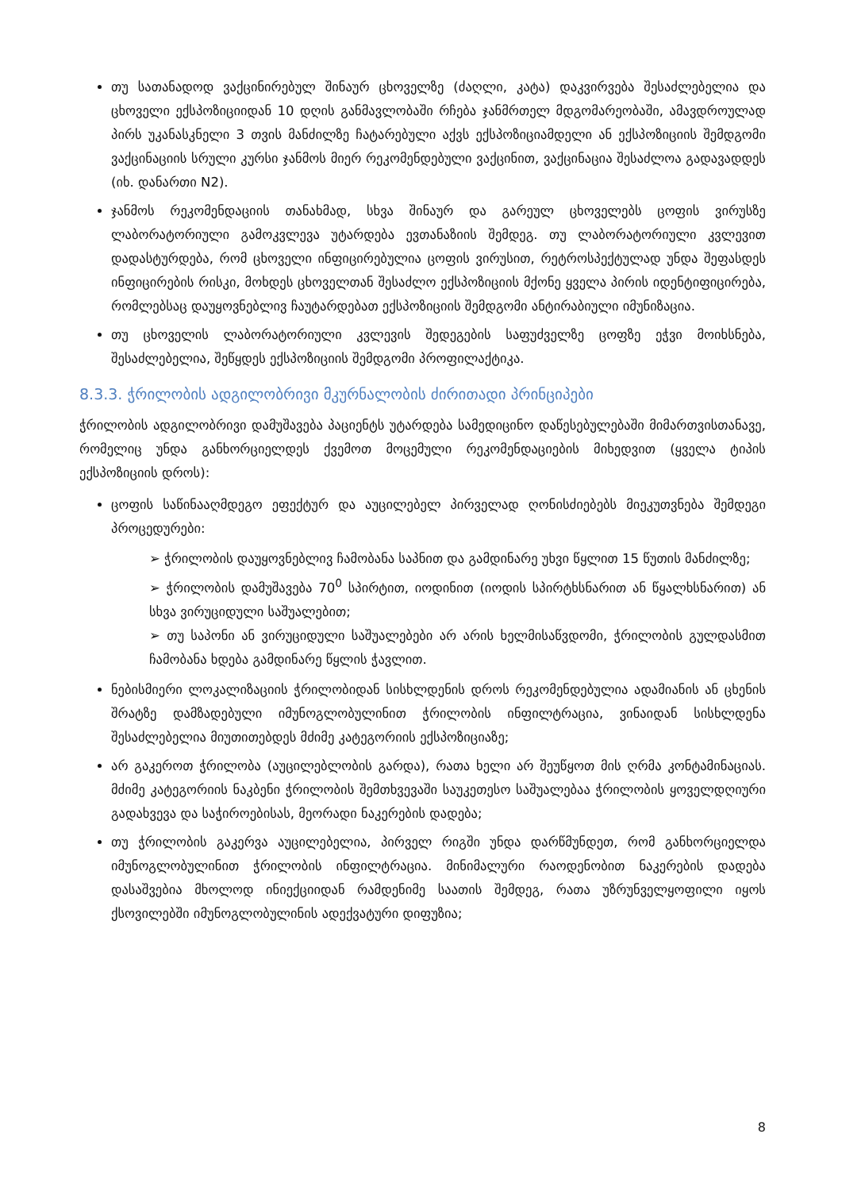თუ სათანადოდ ვაქცინირებულ შინაურ ცხოველზე (ძაღლი, კატა) დაკვირვება შესაძლებელია და ცხოველი ექსპოზიციიდან 10 დღის განმავლობაში რჩება ჯანმრთელ მდგომარეობაში, ამავდროულად პირს უკანასკნელი 3 თვის მანძილზე ჩატარებული აქვს ექსპოზიციამდელი ან ექსპოზიციის შემდგომი ვაქცინაციის სრული კურსი ჯანმოს მიერ რეკომენდებული ვაქცინით, ვაქცინაცია შესაძლოა გადავადდეს (იხ. დანართი N2).
ჯანმოს რეკომენდაციის თანახმად, სხვა შინაურ და გარეულ ცხოველებს ცოფის ვირუსზე ლაბორატორიული გამოკვლევა უტარდება ევთანაზიის შემდეგ. თუ ლაბორატორიული კვლევით დადასტურდება, რომ ცხოველი ინფიცირებულია ცოფის ვირუსით, რეტროსპექტულად უნდა შეფასდეს ინფიცირების რისკი, მოხდეს ცხოველთან შესაძლო ექსპოზიციის მქონე ყველა პირის იდენტიფიცირება, რომლებსაც დაუყოვნებლივ ჩაუტარდებათ ექსპოზიციის შემდგომი ანტირაბიული იმუნიზაცია.
თუ ცხოველის ლაბორატორიული კვლევის შედეგების საფუძველზე ცოფზე ეჭვი მოიხსნება, შესაძლებელია, შეწყდეს ექსპოზიციის შემდგომი პროფილაქტიკა.
8.3.3. ჭრილობის ადგილობრივი მკურნალობის ძირითადი პრინციპები
ჭრილობის ადგილობრივი დამუშავება პაციენტს უტარდება სამედიცინო დაწესებულებაში მიმართვისთანავე, რომელიც უნდა განხორციელდეს ქვემოთ მოცემული რეკომენდაციების მიხედვით (ყველა ტიპის ექსპოზიციის დროს):
ცოფის საწინააღმდეგო ეფექტურ და აუცილებელ პირველად ღონისძიებებს მიეკუთვნება შემდეგი პროცედურები:
➢ ჭრილობის დაუყოვნებლივ ჩამობანა საპნით და გამდინარე უხვი წყლით 15 წუთის მანძილზე;
➢ ჭრილობის დამუშავება 70<sup>0</sup> სპირტით, იოდინით (იოდის სპირტხსნარით ან წყალხსნარით) ან სხვა ვირუციდული საშუალებით;
➢ თუ საპონი ან ვირუციდული საშუალებები არ არის ხელმისაწვდომი, ჭრილობის გულდასმით ჩამობანა ხდება გამდინარე წყლის ჭავლით.
ნებისმიერი ლოკალიზაციის ჭრილობიდან სისხლდენის დროს რეკომენდებულია ადამიანის ან ცხენის შრატზე დამზადებული იმუნოგლობულინით ჭრილობის ინფილტრაცია, ვინაიდან სისხლდენა შესაძლებელია მიუთითებდეს მძიმე კატეგორიის ექსპოზიციაზე;
არ გაკეროთ ჭრილობა (აუცილებლობის გარდა), რათა ხელი არ შეუწყოთ მის ღრმა კონტამინაციას. მძიმე კატეგორიის ნაკბენი ჭრილობის შემთხვევაში საუკეთესო საშუალებაა ჭრილობის ყოველდღიური გადახვევა და საჭიროებისას, მეორადი ნაკერების დადება;
თუ ჭრილობის გაკერვა აუცილებელია, პირველ რიგში უნდა დარწმუნდეთ, რომ განხორციელდა იმუნოგლობულინით ჭრილობის ინფილტრაცია. მინიმალური რაოდენობით ნაკერების დადება დასაშვებია მხოლოდ ინიექციიდან რამდენიმე საათის შემდეგ, რათა უზრუნველყოფილი იყოს ქსოვილებში იმუნოგლობულინის ადექვატური დიფუზია;
8